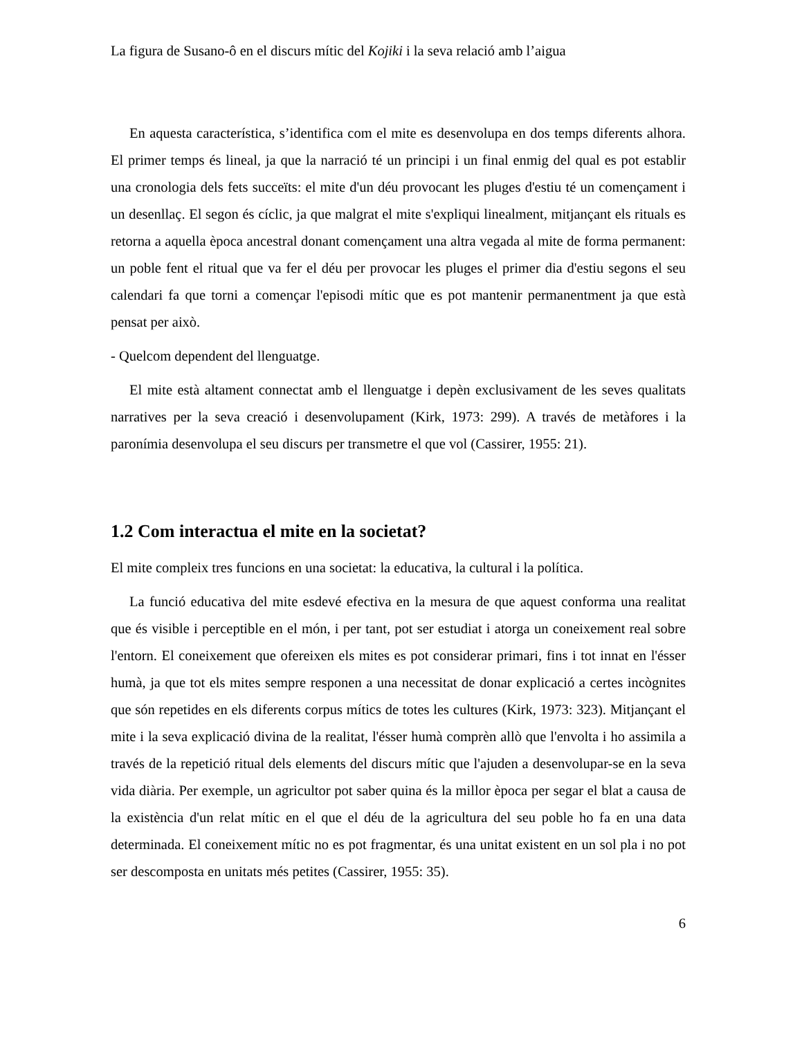La figura de Susano-ô en el discurs mític del Kojiki i la seva relació amb l’aigua
En aquesta característica, s’identifica com el mite es desenvolupa en dos temps diferents alhora. El primer temps és lineal, ja que la narració té un principi i un final enmig del qual es pot establir una cronologia dels fets succeïts: el mite d'un déu provocant les pluges d'estiu té un començament i un desenllaç. El segon és cíclic, ja que malgrat el mite s'expliqui linealment, mitjançant els rituals es retorna a aquella època ancestral donant començament una altra vegada al mite de forma permanent: un poble fent el ritual que va fer el déu per provocar les pluges el primer dia d'estiu segons el seu calendari fa que torni a començar l'episodi mític que es pot mantenir permanentment ja que està pensat per això.
- Quelcom dependent del llenguatge.
El mite està altament connectat amb el llenguatge i depèn exclusivament de les seves qualitats narratives per la seva creació i desenvolupament (Kirk, 1973: 299). A través de metàfores i la paronímia desenvolupa el seu discurs per transmetre el que vol (Cassirer, 1955: 21).
1.2 Com interactua el mite en la societat?
El mite compleix tres funcions en una societat: la educativa, la cultural i la política.
La funció educativa del mite esdevé efectiva en la mesura de que aquest conforma una realitat que és visible i perceptible en el món, i per tant, pot ser estudiat i atorga un coneixement real sobre l'entorn. El coneixement que ofereixen els mites es pot considerar primari, fins i tot innat en l'ésser humà, ja que tot els mites sempre responen a una necessitat de donar explicació a certes incògnites que són repetides en els diferents corpus mítics de totes les cultures (Kirk, 1973: 323). Mitjançant el mite i la seva explicació divina de la realitat, l'ésser humà comprèn allò que l'envolta i ho assimila a través de la repetició ritual dels elements del discurs mític que l'ajuden a desenvolupar-se en la seva vida diària. Per exemple, un agricultor pot saber quina és la millor època per segar el blat a causa de la existència d'un relat mític en el que el déu de la agricultura del seu poble ho fa en una data determinada. El coneixement mític no es pot fragmentar, és una unitat existent en un sol pla i no pot ser descomposta en unitats més petites (Cassirer, 1955: 35).
6